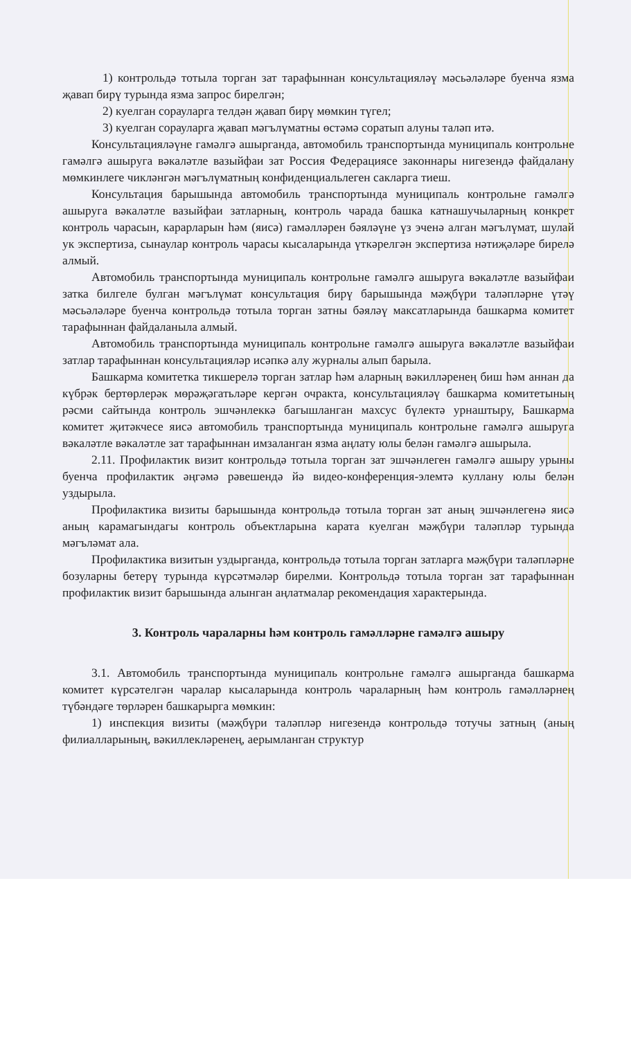1) контрольдә тотыла торган зат тарафыннан консультацияләү мәсьәләләре буенча язма җавап бирү турында язма запрос бирелгән;
2) куелган сорауларга телдән җавап бирү мөмкин түгел;
3) куелган сорауларга җавап мәгълүматны өстәмә соратып алуны таләп итә.
Консультацияләүне гамәлгә ашырганда, автомобиль транспортында муниципаль контрольне гамәлгә ашыруга вәкаләтле вазыйфаи зат Россия Федерациясе законнары нигезендә файдалану мөмкинлеге чикләнгән мәгълүматның конфиденциальлеген сакларга тиеш.
Консультация барышында автомобиль транспортында муниципаль контрольне гамәлгә ашыруга вәкаләтле вазыйфаи затларның, контроль чарада башка катнашучыларның конкрет контроль чарасын, карарларын һәм (яисә) гамәлләрен бәяләүне үз эченә алган мәгълүмат, шулай ук экспертиза, сынаулар контроль чарасы кысаларында үткәрелгән экспертиза нәтиҗәләре бирелә алмый.
Автомобиль транспортында муниципаль контрольне гамәлгә ашыруга вәкаләтле вазыйфаи затка билгеле булган мәгълүмат консультация бирү барышында мәҗбүри таләпләрне үтәү мәсьәләләре буенча контрольдә тотыла торган затны бәяләү максатларында башкарма комитет тарафыннан файдаланыла алмый.
Автомобиль транспортында муниципаль контрольне гамәлгә ашыруга вәкаләтле вазыйфаи затлар тарафыннан консультацияләр исәпкә алу журналы алып барыла.
Башкарма комитетка тикшерелә торган затлар һәм аларның вәкилләренең биш һәм аннан да күбрәк бертөрлерәк мөрәҗәгатьләре кергән очракта, консультацияләү башкарма комитетының рәсми сайтында контроль эшчәнлеккә багышланган махсус бүлектә урнаштыру, Башкарма комитет җитәкчесе яисә автомобиль транспортында муниципаль контрольне гамәлгә ашыруга вәкаләтле вәкаләтле зат тарафыннан имзаланган язма аңлату юлы белән гамәлгә ашырыла.
2.11. Профилактик визит контрольдә тотыла торган зат эшчәнлеген гамәлгә ашыру урыны буенча профилактик әңгәмә рәвешендә йә видео-конференция-элемтә куллану юлы белән уздырыла.
Профилактика визиты барышында контрольдә тотыла торган зат аның эшчәнлегенә яисә аның карамагындагы контроль объектларына карата куелган мәҗбүри таләпләр турында мәгъләмат ала.
Профилактика визитын уздырганда, контрольдә тотыла торган затларга мәҗбүри таләпләрне бозуларны бетерү турында күрсәтмәләр бирелми. Контрольдә тотыла торган зат тарафыннан профилактик визит барышында алынган аңлатмалар рекомендация характерында.
3. Контроль чараларны һәм контроль гамәлләрне гамәлгә ашыру
3.1. Автомобиль транспортында муниципаль контрольне гамәлгә ашырганда башкарма комитет күрсәтелгән чаралар кысаларында контроль чараларның һәм контроль гамәлләрнең түбәндәге төрләрен башкарырга мөмкин:
1) инспекция визиты (мәҗбүри таләпләр нигезендә контрольдә тотучы затның (аның филиалларының, вәкиллекләренең, аерымланган структур